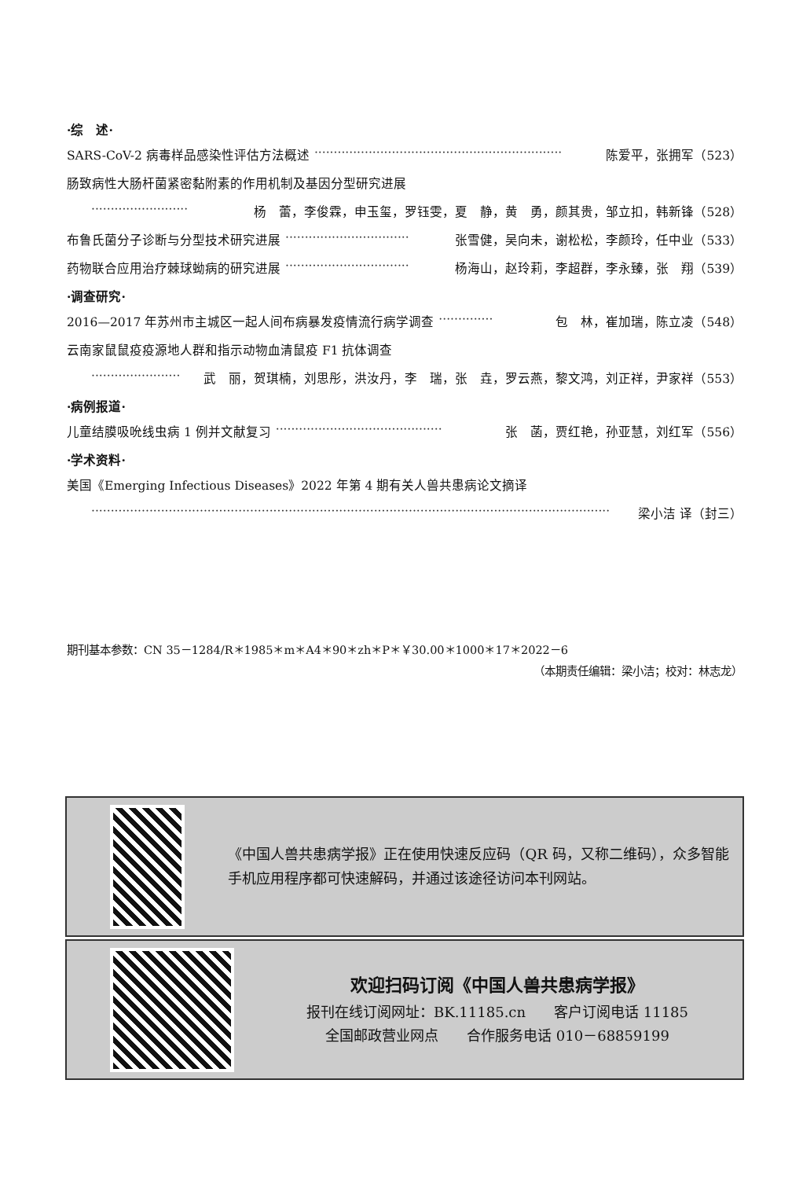·综　述·
SARS-CoV-2 病毒样品感染性评估方法概述 ································································ 陈爱平，张拥军（523）
肠致病性大肠杆菌紧密黏附素的作用机制及基因分型研究进展
························· 杨　蕾，李俊霖，申玉玺，罗钰雯，夏　静，黄　勇，颜其贵，邹立扣，韩新锋（528）
布鲁氏菌分子诊断与分型技术研究进展 ································ 张雪健，吴向未，谢松松，李颜玲，任中业（533）
药物联合应用治疗棘球蚴病的研究进展 ································ 杨海山，赵玲莉，李超群，李永臻，张　翔（539）
·调查研究·
2016—2017 年苏州市主城区一起人间布病暴发疫情流行病学调查 ·············· 包　林，崔加瑞，陈立凌（548）
云南家鼠鼠疫疫源地人群和指示动物血清鼠疫 F1 抗体调查
······················· 武　丽，贺琪楠，刘思彤，洪汝丹，李　瑞，张　垚，罗云燕，黎文鸿，刘正祥，尹家祥（553）
·病例报道·
儿童结膜吸吮线虫病 1 例并文献复习 ··········································· 张　菡，贾红艳，孙亚慧，刘红军（556）
·学术资料·
美国《Emerging Infectious Diseases》2022 年第 4 期有关人兽共患病论文摘译
······································································································································ 梁小洁 译（封三）
期刊基本参数：CN 35－1284/R＊1985＊m＊A4＊90＊zh＊P＊￥30.00＊1000＊17＊2022－6
（本期责任编辑：梁小洁；校对：林志龙）
《中国人兽共患病学报》正在使用快速反应码（QR 码，又称二维码），众多智能手机应用程序都可快速解码，并通过该途径访问本刊网站。
欢迎扫码订阅《中国人兽共患病学报》
报刊在线订阅网址：BK.11185.cn　　客户订阅电话 11185
全国邮政营业网点　　合作服务电话 010－68859199